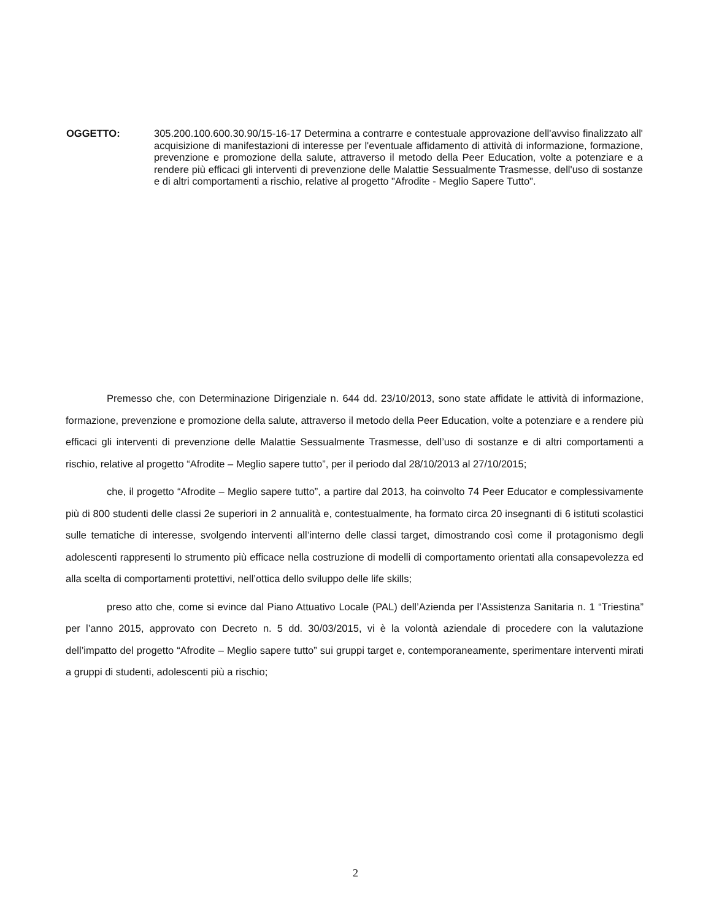OGGETTO: 305.200.100.600.30.90/15-16-17 Determina a contrarre e contestuale approvazione dell'avviso finalizzato all' acquisizione di manifestazioni di interesse per l'eventuale affidamento di attività di informazione, formazione, prevenzione e promozione della salute, attraverso il metodo della Peer Education, volte a potenziare e a rendere più efficaci gli interventi di prevenzione delle Malattie Sessualmente Trasmesse, dell'uso di sostanze e di altri comportamenti a rischio, relative al progetto "Afrodite - Meglio Sapere Tutto".
Premesso che, con Determinazione Dirigenziale n. 644 dd. 23/10/2013, sono state affidate le attività di informazione, formazione, prevenzione e promozione della salute, attraverso il metodo della Peer Education, volte a potenziare e a rendere più efficaci gli interventi di prevenzione delle Malattie Sessualmente Trasmesse, dell’uso di sostanze e di altri comportamenti a rischio, relative al progetto “Afrodite – Meglio sapere tutto”, per il periodo dal 28/10/2013 al 27/10/2015;
che, il progetto “Afrodite – Meglio sapere tutto”, a partire dal 2013, ha coinvolto 74 Peer Educator e complessivamente più di 800 studenti delle classi 2e superiori in 2 annualità e, contestualmente, ha formato circa 20 insegnanti di 6 istituti scolastici sulle tematiche di interesse, svolgendo interventi all’interno delle classi target, dimostrando così come il protagonismo degli adolescenti rappresenti lo strumento più efficace nella costruzione di modelli di comportamento orientati alla consapevolezza ed alla scelta di comportamenti protettivi, nell’ottica dello sviluppo delle life skills;
preso atto che, come si evince dal Piano Attuativo Locale (PAL) dell’Azienda per l’Assistenza Sanitaria n. 1 “Triestina” per l’anno 2015, approvato con Decreto n. 5 dd. 30/03/2015, vi è la volontà aziendale di procedere con la valutazione dell’impatto del progetto “Afrodite – Meglio sapere tutto” sui gruppi target e, contemporaneamente, sperimentare interventi mirati a gruppi di studenti, adolescenti più a rischio;
2